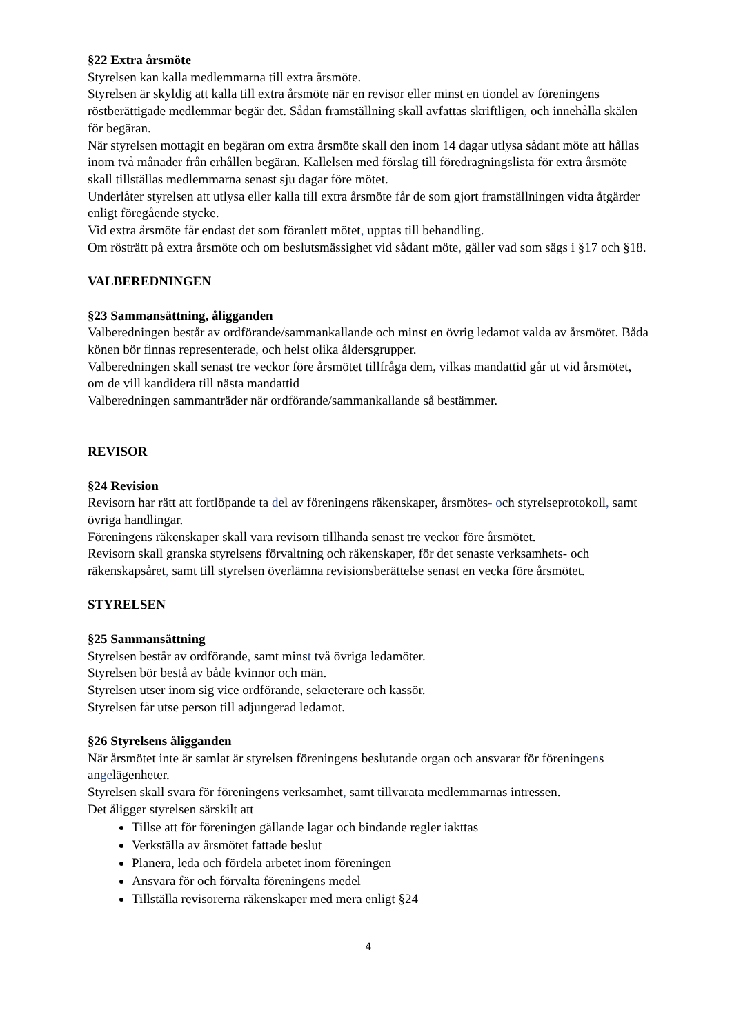§22 Extra årsmöte
Styrelsen kan kalla medlemmarna till extra årsmöte.
Styrelsen är skyldig att kalla till extra årsmöte när en revisor eller minst en tiondel av föreningens röstberättigade medlemmar begär det. Sådan framställning skall avfattas skriftligen, och innehålla skälen för begäran.
När styrelsen mottagit en begäran om extra årsmöte skall den inom 14 dagar utlysa sådant möte att hållas inom två månader från erhållen begäran. Kallelsen med förslag till föredragningslista för extra årsmöte skall tillställas medlemmarna senast sju dagar före mötet.
Underlåter styrelsen att utlysa eller kalla till extra årsmöte får de som gjort framställningen vidta åtgärder enligt föregående stycke.
Vid extra årsmöte får endast det som föranlett mötet, upptas till behandling.
Om rösträtt på extra årsmöte och om beslutsmässighet vid sådant möte, gäller vad som sägs i §17 och §18.
VALBEREDNINGEN
§23 Sammansättning, åligganden
Valberedningen består av ordförande/sammankallande och minst en övrig ledamot valda av årsmötet. Båda könen bör finnas representerade, och helst olika åldersgrupper.
Valberedningen skall senast tre veckor före årsmötet tillfråga dem, vilkas mandattid går ut vid årsmötet, om de vill kandidera till nästa mandattid
Valberedningen sammanträder när ordförande/sammankallande så bestämmer.
REVISOR
§24 Revision
Revisorn har rätt att fortlöpande ta del av föreningens räkenskaper, årsmötes- och styrelseprotokoll, samt övriga handlingar.
Föreningens räkenskaper skall vara revisorn tillhanda senast tre veckor före årsmötet.
Revisorn skall granska styrelsens förvaltning och räkenskaper, för det senaste verksamhets- och räkenskapsåret, samt till styrelsen överlämna revisionsberättelse senast en vecka före årsmötet.
STYRELSEN
§25 Sammansättning
Styrelsen består av ordförande, samt minst två övriga ledamöter.
Styrelsen bör bestå av både kvinnor och män.
Styrelsen utser inom sig vice ordförande, sekreterare och kassör.
Styrelsen får utse person till adjungerad ledamot.
§26 Styrelsens åligganden
När årsmötet inte är samlat är styrelsen föreningens beslutande organ och ansvarar för föreningens angelägenheter.
Styrelsen skall svara för föreningens verksamhet, samt tillvarata medlemmarnas intressen.
Det åligger styrelsen särskilt att
Tillse att för föreningen gällande lagar och bindande regler iakttas
Verkställa av årsmötet fattade beslut
Planera, leda och fördela arbetet inom föreningen
Ansvara för och förvalta föreningens medel
Tillställa revisorerna räkenskaper med mera enligt §24
4